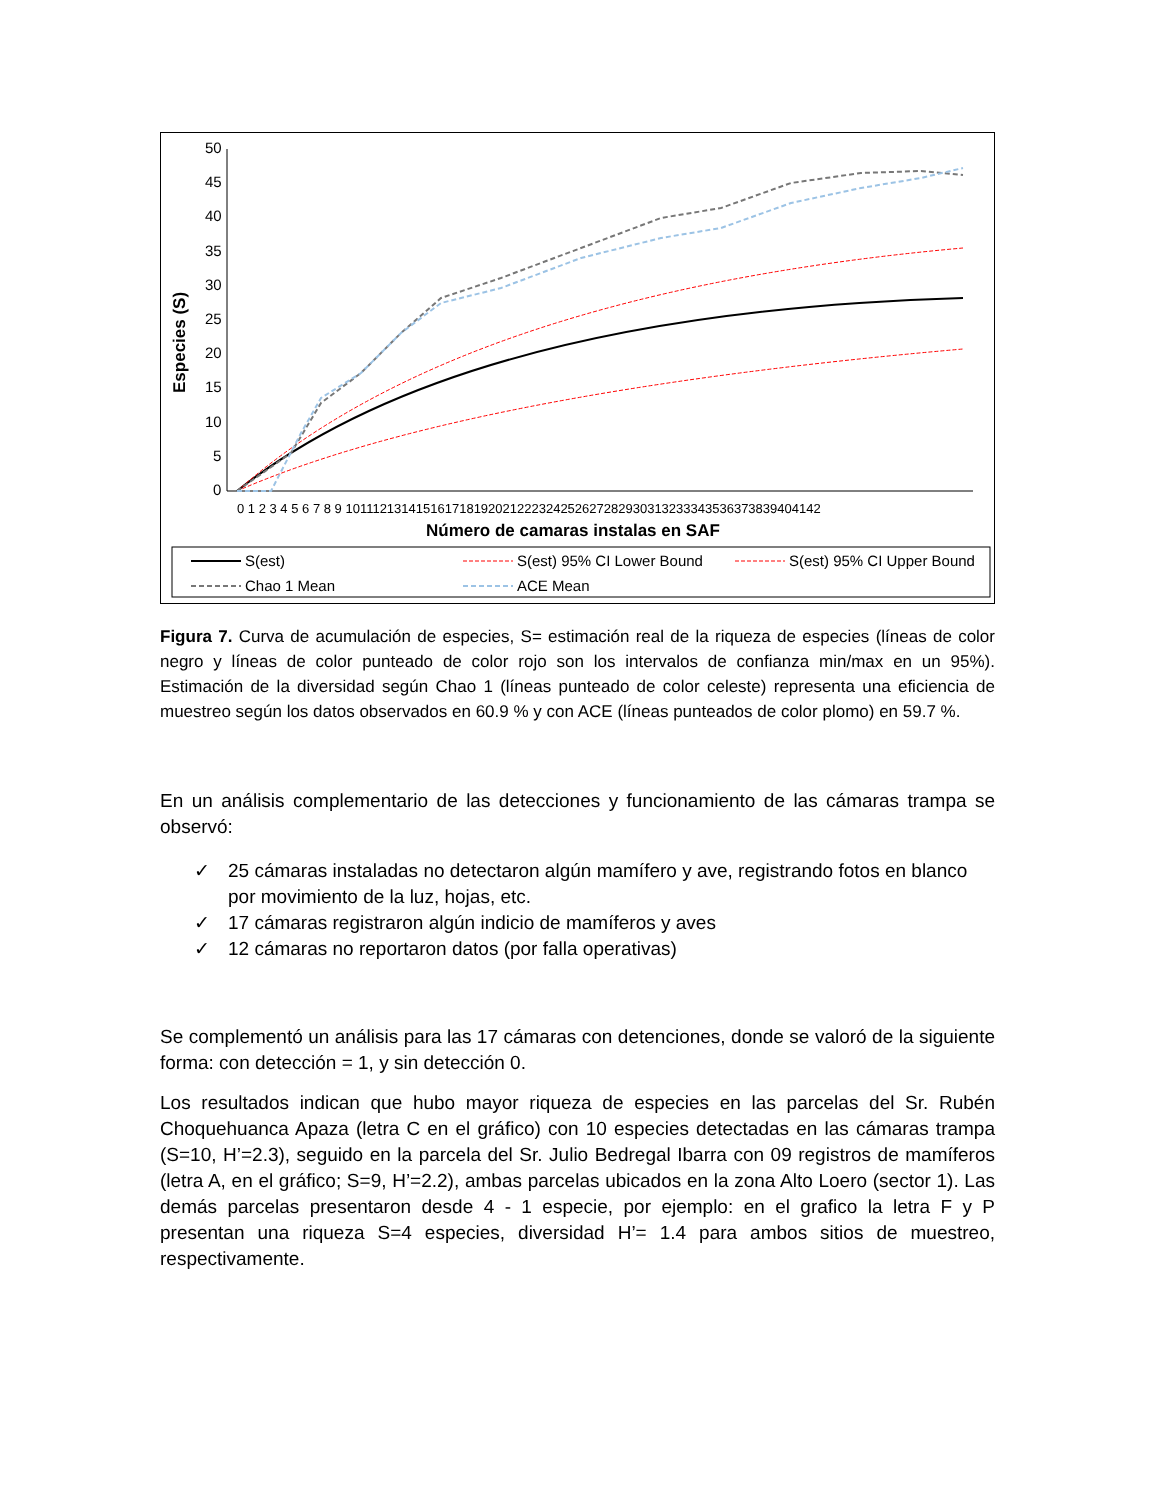50
45
40
35
30
25
20
15
10
5
0
0 1 2 3 4 5 6 7 8 9 101112131415161718192021222324252627282930313233343536373839404142
Número de camaras instalas en SAF
Especies (S)
S(est)
S(est) 95% CI Lower Bound
S(est) 95% CI Upper Bound
Chao 1 Mean
ACE Mean
Figura 7. Curva de acumulación de especies, S= estimación real de la riqueza de especies (líneas de color negro y líneas de color punteado de color rojo son los intervalos de confianza min/max en un 95%). Estimación de la diversidad según Chao 1 (líneas punteado de color celeste) representa una eficiencia de muestreo según los datos observados en 60.9 % y con ACE (líneas punteados de color plomo) en 59.7 %.
En un análisis complementario de las detecciones y funcionamiento de las cámaras trampa se observó:
✓ 25 cámaras instaladas no detectaron algún mamífero y ave, registrando fotos en blanco por movimiento de la luz, hojas, etc.
✓ 17 cámaras registraron algún indicio de mamíferos y aves
✓ 12 cámaras no reportaron datos (por falla operativas)
Se complementó un análisis para las 17 cámaras con detenciones, donde se valoró de la siguiente forma: con detección = 1, y sin detección 0.
Los resultados indican que hubo mayor riqueza de especies en las parcelas del Sr. Rubén Choquehuanca Apaza (letra C en el gráfico) con 10 especies detectadas en las cámaras trampa (S=10, H’=2.3), seguido en la parcela del Sr. Julio Bedregal Ibarra con 09 registros de mamíferos (letra A, en el gráfico; S=9, H’=2.2), ambas parcelas ubicados en la zona Alto Loero (sector 1). Las demás parcelas presentaron desde 4 - 1 especie, por ejemplo: en el grafico la letra F y P presentan una riqueza S=4 especies, diversidad H’= 1.4 para ambos sitios de muestreo, respectivamente.